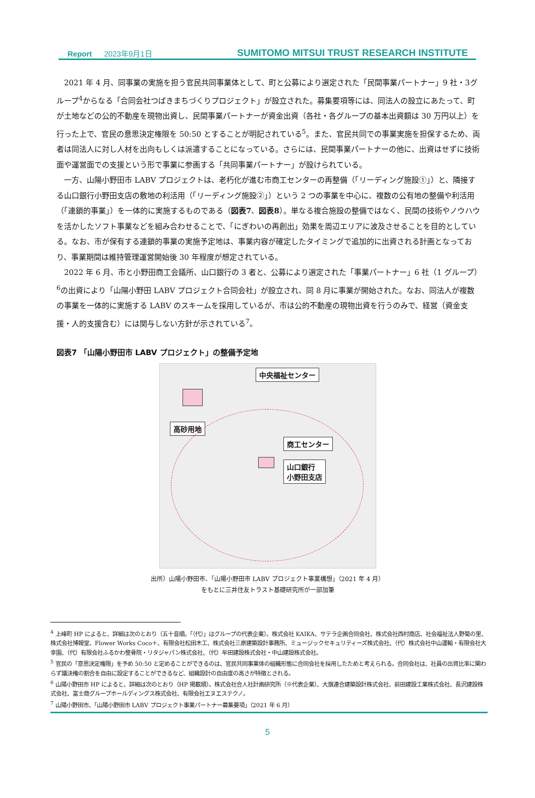Report 2023年9月1日
SUMITOMO MITSUI TRUST RESEARCH INSTITUTE
2021 年 4 月、同事業の実施を担う官民共同事業体として、町と公募により選定された「民間事業パートナー」9 社・3グループ<sup>4</sup>からなる「合同会社つばきまちづくりプロジェクト」が設立された。募集要項等には、同法人の設立にあたって、町が土地などの公的不動産を現物出資し、民間事業パートナーが資金出資（各社・各グループの基本出資額は 30 万円以上）を行った上で、官民の意思決定権限を 50:50 とすることが明記されている<sup>5</sup>。また、官民共同での事業実施を担保するため、両者は同法人に対し人材を出向もしくは派遣することになっている。さらには、民間事業パートナーの他に、出資はせずに技術面や運営面での支援という形で事業に参画する「共同事業パートナー」が設けられている。
一方、山陽小野田市 LABV プロジェクトは、老朽化が進む市商工センターの再整備（「リーディング施設①」）と、隣接する山口銀行小野田支店の敷地の利活用（「リーディング施設②」）という 2 つの事業を中心に、複数の公有地の整備や利活用（「連鎖的事業」）を一体的に実施するものである（図表7、図表8）。単なる複合施設の整備ではなく、民間の技術やノウハウを活かしたソフト事業などを組み合わせることで、「にぎわいの再創出」効果を周辺エリアに波及させることを目的としている。なお、市が保有する連鎖的事業の実施予定地は、事業内容が確定したタイミングで追加的に出資される計画となっており、事業期間は維持管理運営開始後 30 年程度が想定されている。
2022 年 6 月、市と小野田商工会議所、山口銀行の 3 者と、公募により選定された「事業パートナー」6 社（1 グループ）<sup>6</sup>の出資により「山陽小野田 LABV プロジェクト合同会社」が設立され、同 8 月に事業が開始された。なお、同法人が複数の事業を一体的に実施する LABV のスキームを採用しているが、市は公的不動産の現物出資を行うのみで、経営（資金支援・人的支援含む）には関与しない方針が示されている<sup>7</sup>。
図表7 「山陽小野田市 LABV プロジェクト」の整備予定地
中央福祉センター
高砂用地
商工センター
山口銀行
小野田支店
出所）山陽小野田市、「山陽小野田市 LABV プロジェクト事業構想」（2021 年 4 月）
をもとに三井住友トラスト基礎研究所が一部加筆
<sup>4</sup> 上峰町 HP によると、詳細は次のとおり（五十音順。「（代）」はグループの代表企業）。株式会社 KAIKA、サテラ企画合同会社、株式会社西村商店、社会福祉法人野菊の里、株式会社博報堂、Flower Works Coco＋、有限会社松田木工、株式会社三原建築設計事務所、ミュージックセキュリティーズ株式会社、（代）株式会社中山運輸・有限会社大幸園、（代）有限会社ふるかわ整骨院・リタジャパン株式会社、（代）牟田建設株式会社・中山建設株式会社。
<sup>5</sup> 官民の「意思決定権限」を予め 50:50 と定めることができるのは、官民共同事業体の組織形態に合同会社を採用したためと考えられる。合同会社は、社員の出資比率に関わらず議決権の割合を自由に設定することができるなど、組織設計の自由度の高さが特徴とされる。
<sup>6</sup> 山陽小野田市 HP によると、詳細は次のとおり（HP 掲載順）。株式会社合人社計画研究所（※代表企業）、大旗連合建築設計株式会社、前田建設工業株式会社、長沢建設株式会社、富士商グループホールディングス株式会社、有限会社エヌエステクノ。
<sup>7</sup> 山陽小野田市、「山陽小野田市 LABV プロジェクト事業パートナー募集要項」（2021 年 6 月）
5